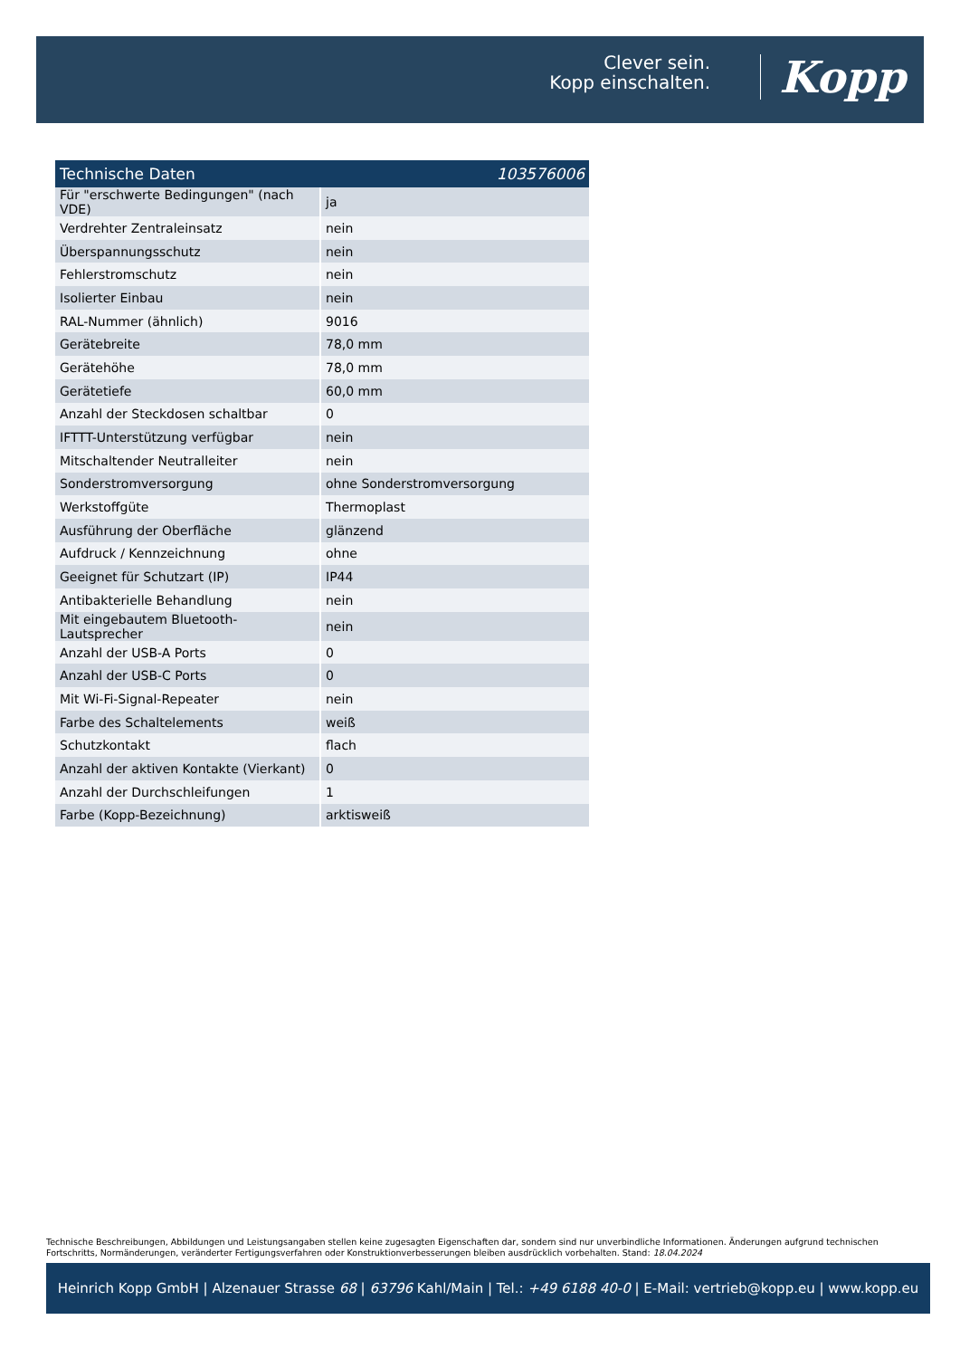Clever sein.
Kopp einschalten.
Kopp
| Technische Daten | 103576006 |
| --- | --- |
| Für "erschwerte Bedingungen" (nach VDE) | ja |
| Verdrehter Zentraleinsatz | nein |
| Überspannungsschutz | nein |
| Fehlerstromschutz | nein |
| Isolierter Einbau | nein |
| RAL-Nummer (ähnlich) | 9016 |
| Gerätebreite | 78,0 mm |
| Gerätehöhe | 78,0 mm |
| Gerätetiefe | 60,0 mm |
| Anzahl der Steckdosen schaltbar | 0 |
| IFTTT-Unterstützung verfügbar | nein |
| Mitschaltender Neutralleiter | nein |
| Sonderstromversorgung | ohne Sonderstromversorgung |
| Werkstoffgüte | Thermoplast |
| Ausführung der Oberfläche | glänzend |
| Aufdruck / Kennzeichnung | ohne |
| Geeignet für Schutzart (IP) | IP44 |
| Antibakterielle Behandlung | nein |
| Mit eingebautem Bluetooth-Lautsprecher | nein |
| Anzahl der USB-A Ports | 0 |
| Anzahl der USB-C Ports | 0 |
| Mit Wi-Fi-Signal-Repeater | nein |
| Farbe des Schaltelements | weiß |
| Schutzkontakt | flach |
| Anzahl der aktiven Kontakte (Vierkant) | 0 |
| Anzahl der Durchschleifungen | 1 |
| Farbe (Kopp-Bezeichnung) | arktisweiß |
Technische Beschreibungen, Abbildungen und Leistungsangaben stellen keine zugesagten Eigenschaften dar, sondern sind nur unverbindliche Informationen. Änderungen aufgrund technischen Fortschritts, Normänderungen, veränderter Fertigungsverfahren oder Konstruktionverbesserungen bleiben ausdrücklich vorbehalten. Stand: 18.04.2024
Heinrich Kopp GmbH | Alzenauer Strasse 68 | 63796 Kahl/Main | Tel.: +49 6188 40-0 | E-Mail: vertrieb@kopp.eu | www.kopp.eu